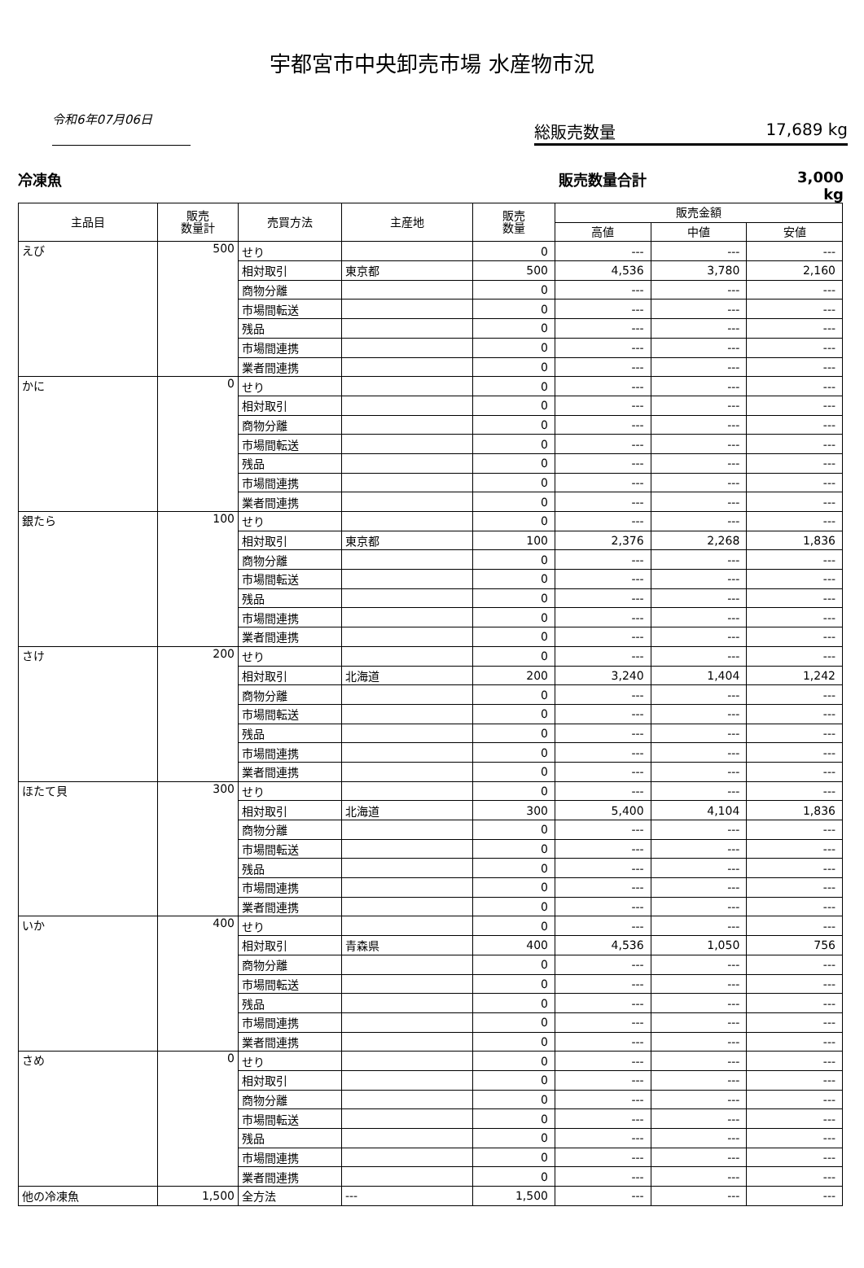宇都宮市中央卸売市場 水産物市況
令和6年07月06日
総販売数量 17,689 kg
冷凍魚 販売数量合計 3,000 kg
| 主品目 | 販売 数量計 | 売買方法 | 主産地 | 販売 数量 | 販売金額 | | |
| --- | --- | --- | --- | --- | --- | --- | --- |
| | | | | | 高値 | 中値 | 安値 |
| えび | 500 | せり | | 0 | --- | --- | --- |
| | | 相対取引 | 東京都 | 500 | 4,536 | 3,780 | 2,160 |
| | | 商物分離 | | 0 | --- | --- | --- |
| | | 市場間転送 | | 0 | --- | --- | --- |
| | | 残品 | | 0 | --- | --- | --- |
| | | 市場間連携 | | 0 | --- | --- | --- |
| | | 業者間連携 | | 0 | --- | --- | --- |
| かに | 0 | せり | | 0 | --- | --- | --- |
| | | 相対取引 | | 0 | --- | --- | --- |
| | | 商物分離 | | 0 | --- | --- | --- |
| | | 市場間転送 | | 0 | --- | --- | --- |
| | | 残品 | | 0 | --- | --- | --- |
| | | 市場間連携 | | 0 | --- | --- | --- |
| | | 業者間連携 | | 0 | --- | --- | --- |
| 銀たら | 100 | せり | | 0 | --- | --- | --- |
| | | 相対取引 | 東京都 | 100 | 2,376 | 2,268 | 1,836 |
| | | 商物分離 | | 0 | --- | --- | --- |
| | | 市場間転送 | | 0 | --- | --- | --- |
| | | 残品 | | 0 | --- | --- | --- |
| | | 市場間連携 | | 0 | --- | --- | --- |
| | | 業者間連携 | | 0 | --- | --- | --- |
| さけ | 200 | せり | | 0 | --- | --- | --- |
| | | 相対取引 | 北海道 | 200 | 3,240 | 1,404 | 1,242 |
| | | 商物分離 | | 0 | --- | --- | --- |
| | | 市場間転送 | | 0 | --- | --- | --- |
| | | 残品 | | 0 | --- | --- | --- |
| | | 市場間連携 | | 0 | --- | --- | --- |
| | | 業者間連携 | | 0 | --- | --- | --- |
| ほたて貝 | 300 | せり | | 0 | --- | --- | --- |
| | | 相対取引 | 北海道 | 300 | 5,400 | 4,104 | 1,836 |
| | | 商物分離 | | 0 | --- | --- | --- |
| | | 市場間転送 | | 0 | --- | --- | --- |
| | | 残品 | | 0 | --- | --- | --- |
| | | 市場間連携 | | 0 | --- | --- | --- |
| | | 業者間連携 | | 0 | --- | --- | --- |
| いか | 400 | せり | | 0 | --- | --- | --- |
| | | 相対取引 | 青森県 | 400 | 4,536 | 1,050 | 756 |
| | | 商物分離 | | 0 | --- | --- | --- |
| | | 市場間転送 | | 0 | --- | --- | --- |
| | | 残品 | | 0 | --- | --- | --- |
| | | 市場間連携 | | 0 | --- | --- | --- |
| | | 業者間連携 | | 0 | --- | --- | --- |
| さめ | 0 | せり | | 0 | --- | --- | --- |
| | | 相対取引 | | 0 | --- | --- | --- |
| | | 商物分離 | | 0 | --- | --- | --- |
| | | 市場間転送 | | 0 | --- | --- | --- |
| | | 残品 | | 0 | --- | --- | --- |
| | | 市場間連携 | | 0 | --- | --- | --- |
| | | 業者間連携 | | 0 | --- | --- | --- |
| 他の冷凍魚 | 1,500 | 全方法 | --- | 1,500 | --- | --- | --- |